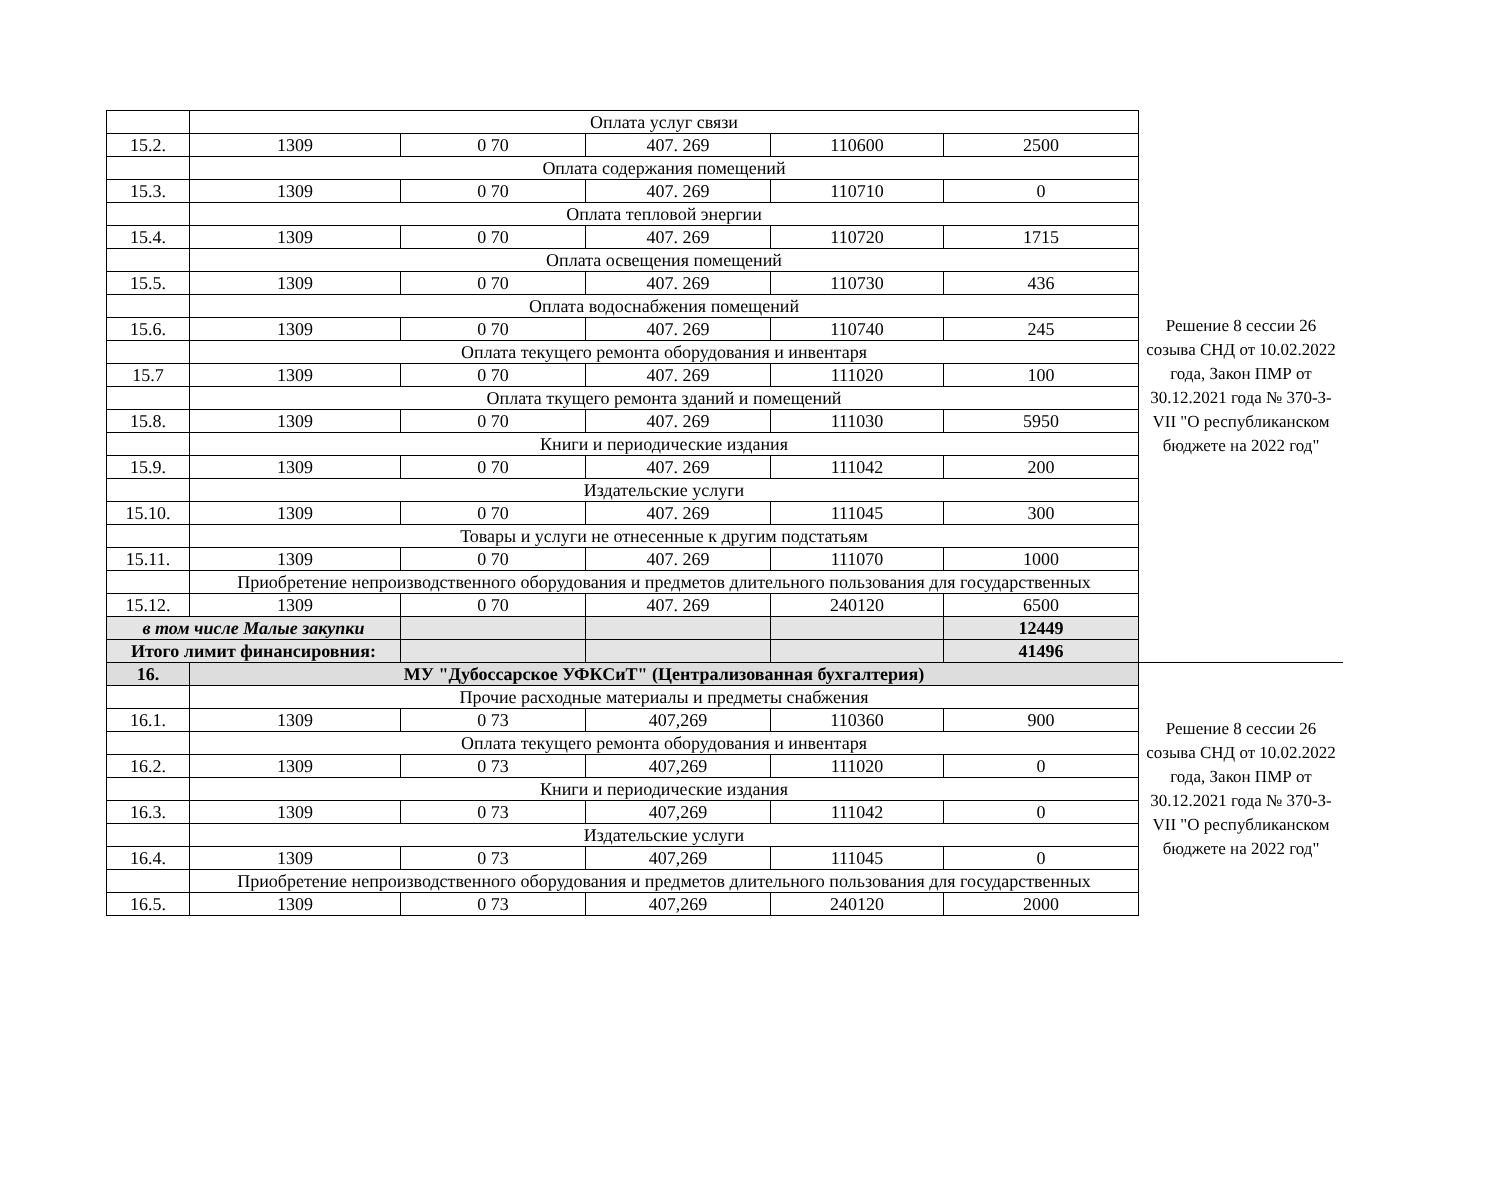| | Оплата услуг связи | | | | | Решение 8 сессии 26 созыва СНД от 10.02.2022 года, Закон ПМР от 30.12.2021 года № 370-З-VII "О республиканском бюджете на 2022 год" |
| 15.2. | 1309 | 0 70 | 407. 269 | 110600 | 2500 | |
| | Оплата содержания помещений | | | | | |
| 15.3. | 1309 | 0 70 | 407. 269 | 110710 | 0 | |
| | Оплата тепловой энергии | | | | | |
| 15.4. | 1309 | 0 70 | 407. 269 | 110720 | 1715 | |
| | Оплата освещения помещений | | | | | |
| 15.5. | 1309 | 0 70 | 407. 269 | 110730 | 436 | |
| | Оплата водоснабжения помещений | | | | | |
| 15.6. | 1309 | 0 70 | 407. 269 | 110740 | 245 | |
| | Оплата текущего ремонта оборудования и инвентаря | | | | | |
| 15.7 | 1309 | 0 70 | 407. 269 | 111020 | 100 | |
| | Оплата ткущего ремонта зданий и помещений | | | | | |
| 15.8. | 1309 | 0 70 | 407. 269 | 111030 | 5950 | |
| | Книги и периодические издания | | | | | |
| 15.9. | 1309 | 0 70 | 407. 269 | 111042 | 200 | |
| | Издательские услуги | | | | | |
| 15.10. | 1309 | 0 70 | 407. 269 | 111045 | 300 | |
| | Товары и услуги не отнесенные к другим подстатьям | | | | | |
| 15.11. | 1309 | 0 70 | 407. 269 | 111070 | 1000 | |
| | Приобретение непроизводственного оборудования и предметов длительного пользования для государственных | | | | | |
| 15.12. | 1309 | 0 70 | 407. 269 | 240120 | 6500 | |
| в том числе Малые закупки | | | | | 12449 | |
| Итого лимит финансировния: | | | | | 41496 | |
| 16. | МУ "Дубоссарское УФКСиТ" (Централизованная бухгалтерия) | | | | | Решение 8 сессии 26 созыва СНД от 10.02.2022 года, Закон ПМР от 30.12.2021 года № 370-З-VII "О республиканском бюджете на 2022 год" |
| | Прочие расходные материалы и предметы снабжения | | | | | |
| 16.1. | 1309 | 0 73 | 407,269 | 110360 | 900 | |
| | Оплата текущего ремонта оборудования и инвентаря | | | | | |
| 16.2. | 1309 | 0 73 | 407,269 | 111020 | 0 | |
| | Книги и периодические издания | | | | | |
| 16.3. | 1309 | 0 73 | 407,269 | 111042 | 0 | |
| | Издательские услуги | | | | | |
| 16.4. | 1309 | 0 73 | 407,269 | 111045 | 0 | |
| | Приобретение непроизводственного оборудования и предметов длительного пользования для государственных | | | | | |
| 16.5. | 1309 | 0 73 | 407,269 | 240120 | 2000 | |